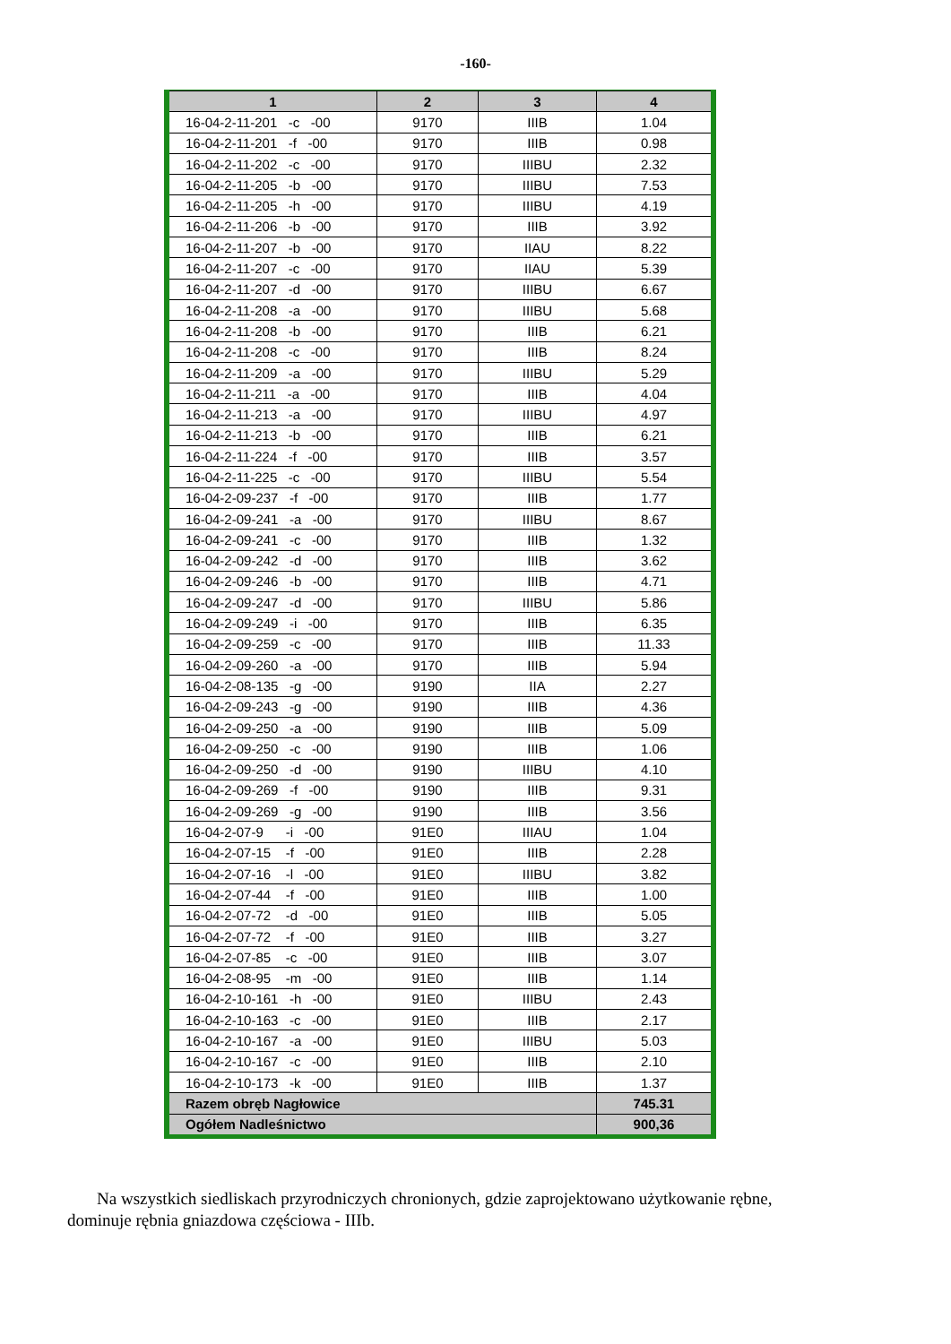-160-
| 1 | 2 | 3 | 4 |
| --- | --- | --- | --- |
| 16-04-2-11-201 -c -00 | 9170 | IIIB | 1.04 |
| 16-04-2-11-201 -f -00 | 9170 | IIIB | 0.98 |
| 16-04-2-11-202 -c -00 | 9170 | IIIBU | 2.32 |
| 16-04-2-11-205 -b -00 | 9170 | IIIBU | 7.53 |
| 16-04-2-11-205 -h -00 | 9170 | IIIBU | 4.19 |
| 16-04-2-11-206 -b -00 | 9170 | IIIB | 3.92 |
| 16-04-2-11-207 -b -00 | 9170 | IIAU | 8.22 |
| 16-04-2-11-207 -c -00 | 9170 | IIAU | 5.39 |
| 16-04-2-11-207 -d -00 | 9170 | IIIBU | 6.67 |
| 16-04-2-11-208 -a -00 | 9170 | IIIBU | 5.68 |
| 16-04-2-11-208 -b -00 | 9170 | IIIB | 6.21 |
| 16-04-2-11-208 -c -00 | 9170 | IIIB | 8.24 |
| 16-04-2-11-209 -a -00 | 9170 | IIIBU | 5.29 |
| 16-04-2-11-211 -a -00 | 9170 | IIIB | 4.04 |
| 16-04-2-11-213 -a -00 | 9170 | IIIBU | 4.97 |
| 16-04-2-11-213 -b -00 | 9170 | IIIB | 6.21 |
| 16-04-2-11-224 -f -00 | 9170 | IIIB | 3.57 |
| 16-04-2-11-225 -c -00 | 9170 | IIIBU | 5.54 |
| 16-04-2-09-237 -f -00 | 9170 | IIIB | 1.77 |
| 16-04-2-09-241 -a -00 | 9170 | IIIBU | 8.67 |
| 16-04-2-09-241 -c -00 | 9170 | IIIB | 1.32 |
| 16-04-2-09-242 -d -00 | 9170 | IIIB | 3.62 |
| 16-04-2-09-246 -b -00 | 9170 | IIIB | 4.71 |
| 16-04-2-09-247 -d -00 | 9170 | IIIBU | 5.86 |
| 16-04-2-09-249 -i -00 | 9170 | IIIB | 6.35 |
| 16-04-2-09-259 -c -00 | 9170 | IIIB | 11.33 |
| 16-04-2-09-260 -a -00 | 9170 | IIIB | 5.94 |
| 16-04-2-08-135 -g -00 | 9190 | IIA | 2.27 |
| 16-04-2-09-243 -g -00 | 9190 | IIIB | 4.36 |
| 16-04-2-09-250 -a -00 | 9190 | IIIB | 5.09 |
| 16-04-2-09-250 -c -00 | 9190 | IIIB | 1.06 |
| 16-04-2-09-250 -d -00 | 9190 | IIIBU | 4.10 |
| 16-04-2-09-269 -f -00 | 9190 | IIIB | 9.31 |
| 16-04-2-09-269 -g -00 | 9190 | IIIB | 3.56 |
| 16-04-2-07-9 -i -00 | 91E0 | IIIAU | 1.04 |
| 16-04-2-07-15 -f -00 | 91E0 | IIIB | 2.28 |
| 16-04-2-07-16 -l -00 | 91E0 | IIIBU | 3.82 |
| 16-04-2-07-44 -f -00 | 91E0 | IIIB | 1.00 |
| 16-04-2-07-72 -d -00 | 91E0 | IIIB | 5.05 |
| 16-04-2-07-72 -f -00 | 91E0 | IIIB | 3.27 |
| 16-04-2-07-85 -c -00 | 91E0 | IIIB | 3.07 |
| 16-04-2-08-95 -m -00 | 91E0 | IIIB | 1.14 |
| 16-04-2-10-161 -h -00 | 91E0 | IIIBU | 2.43 |
| 16-04-2-10-163 -c -00 | 91E0 | IIIB | 2.17 |
| 16-04-2-10-167 -a -00 | 91E0 | IIIBU | 5.03 |
| 16-04-2-10-167 -c -00 | 91E0 | IIIB | 2.10 |
| 16-04-2-10-173 -k -00 | 91E0 | IIIB | 1.37 |
| Razem obręb Nagłowice | | | 745.31 |
| Ogółem Nadleśnictwo | | | 900,36 |
Na wszystkich siedliskach przyrodniczych chronionych, gdzie zaprojektowano użytkowanie rębne, dominuje rębnia gniazdowa częściowa - IIIb.